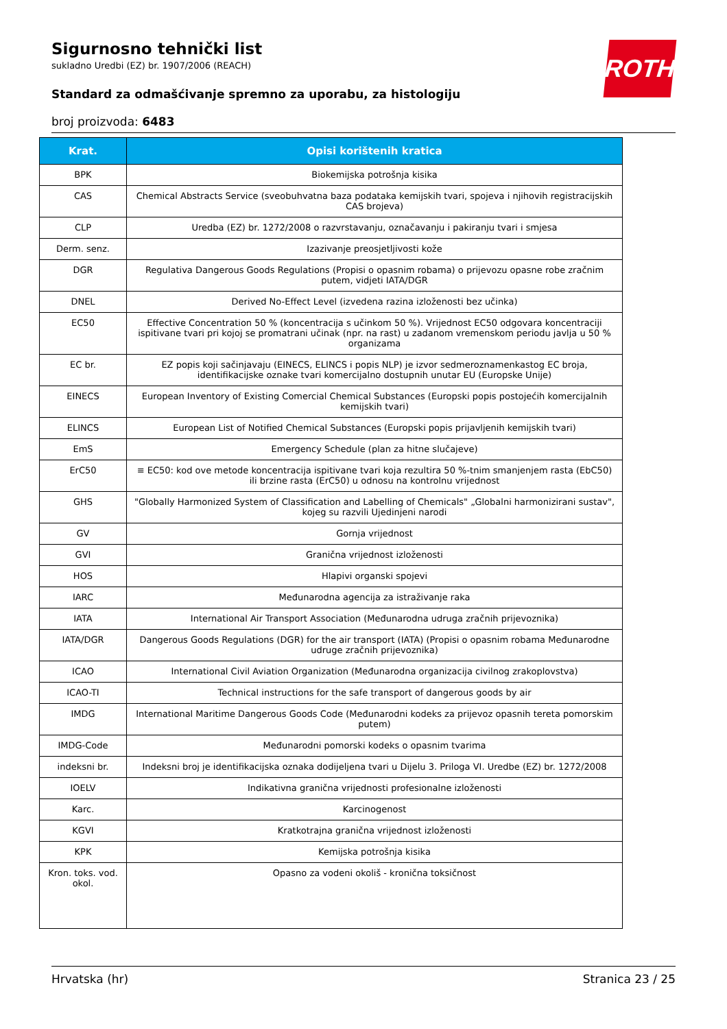ROTH
Sigurnosno tehnički list
sukladno Uredbi (EZ) br. 1907/2006 (REACH)
Standard za odmašćivanje spremno za uporabu, za histologiju
broj proizvoda: 6483
| Krat. | Opisi korištenih kratica |
| --- | --- |
| BPK | Biokemijska potrošnja kisika |
| CAS | Chemical Abstracts Service (sveobuhvatna baza podataka kemijskih tvari, spojeva i njihovih registracijskih CAS brojeva) |
| CLP | Uredba (EZ) br. 1272/2008 o razvrstavanju, označavanju i pakiranju tvari i smjesa |
| Derm. senz. | Izazivanje preosjetljivosti kože |
| DGR | Regulativa Dangerous Goods Regulations (Propisi o opasnim robama) o prijevozu opasne robe zračnim putem, vidjeti IATA/DGR |
| DNEL | Derived No-Effect Level (izvedena razina izloženosti bez učinka) |
| EC50 | Effective Concentration 50 % (koncentracija s učinkom 50 %). Vrijednost EC50 odgovara koncentraciji ispitivane tvari pri kojoj se promatrani učinak (npr. na rast) u zadanom vremenskom periodu javlja u 50 % organizama |
| EC br. | EZ popis koji sačinjavaju (EINECS, ELINCS i popis NLP) je izvor sedmeroznamenkastog EC broja, identifikacijske oznake tvari komercijalno dostupnih unutar EU (Europske Unije) |
| EINECS | European Inventory of Existing Comercial Chemical Substances (Europski popis postojećih komercijalnih kemijskih tvari) |
| ELINCS | European List of Notified Chemical Substances (Europski popis prijavljenih kemijskih tvari) |
| EmS | Emergency Schedule (plan za hitne slučajeve) |
| ErC50 | ≡ EC50: kod ove metode koncentracija ispitivane tvari koja rezultira 50 %-tnim smanjenjem rasta (EbC50) ili brzine rasta (ErC50) u odnosu na kontrolnu vrijednost |
| GHS | "Globally Harmonized System of Classification and Labelling of Chemicals" „Globalni harmonizirani sustav", kojeg su razvili Ujedinjeni narodi |
| GV | Gornja vrijednost |
| GVI | Granična vrijednost izloženosti |
| HOS | Hlapivi organski spojevi |
| IARC | Međunarodna agencija za istraživanje raka |
| IATA | International Air Transport Association (Međunarodna udruga zračnih prijevoznika) |
| IATA/DGR | Dangerous Goods Regulations (DGR) for the air transport (IATA) (Propisi o opasnim robama Međunarodne udruge zračnih prijevoznika) |
| ICAO | International Civil Aviation Organization (Međunarodna organizacija civilnog zrakoplovstva) |
| ICAO-TI | Technical instructions for the safe transport of dangerous goods by air |
| IMDG | International Maritime Dangerous Goods Code (Međunarodni kodeks za prijevoz opasnih tereta pomorskim putem) |
| IMDG-Code | Međunarodni pomorski kodeks o opasnim tvarima |
| indeksni br. | Indeksni broj je identifikacijska oznaka dodijeljena tvari u Dijelu 3. Priloga VI. Uredbe (EZ) br. 1272/2008 |
| IOELV | Indikativna granična vrijednosti profesionalne izloženosti |
| Karc. | Karcinogenost |
| KGVI | Kratkotrajna granična vrijednost izloženosti |
| KPK | Kemijska potrošnja kisika |
| Kron. toks. vod. okol. | Opasno za vodeni okoliš - kronična toksičnost |
Hrvatska (hr) Stranica 23 / 25